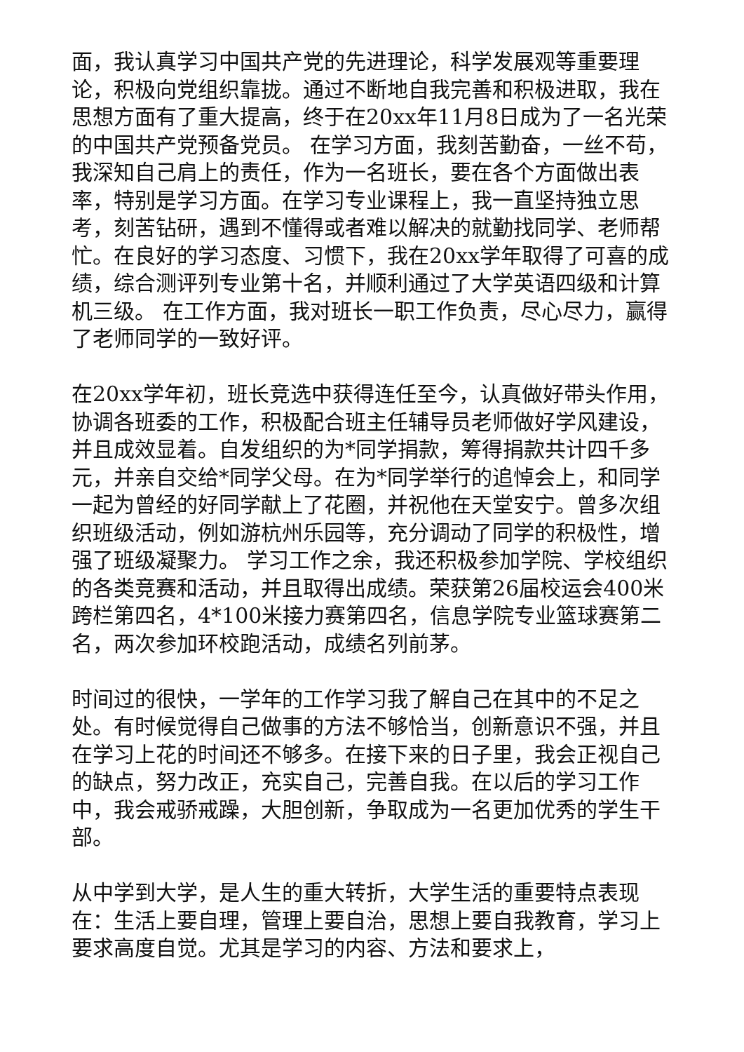面，我认真学习中国共产党的先进理论，科学发展观等重要理论，积极向党组织靠拢。通过不断地自我完善和积极进取，我在思想方面有了重大提高，终于在20xx年11月8日成为了一名光荣的中国共产党预备党员。 在学习方面，我刻苦勤奋，一丝不苟，我深知自己肩上的责任，作为一名班长，要在各个方面做出表率，特别是学习方面。在学习专业课程上，我一直坚持独立思考，刻苦钻研，遇到不懂得或者难以解决的就勤找同学、老师帮忙。在良好的学习态度、习惯下，我在20xx学年取得了可喜的成绩，综合测评列专业第十名，并顺利通过了大学英语四级和计算机三级。 在工作方面，我对班长一职工作负责，尽心尽力，赢得了老师同学的一致好评。
在20xx学年初，班长竞选中获得连任至今，认真做好带头作用，协调各班委的工作，积极配合班主任辅导员老师做好学风建设，并且成效显着。自发组织的为*同学捐款，筹得捐款共计四千多元，并亲自交给*同学父母。在为*同学举行的追悼会上，和同学一起为曾经的好同学献上了花圈，并祝他在天堂安宁。曾多次组织班级活动，例如游杭州乐园等，充分调动了同学的积极性，增强了班级凝聚力。 学习工作之余，我还积极参加学院、学校组织的各类竞赛和活动，并且取得出成绩。荣获第26届校运会400米跨栏第四名，4*100米接力赛第四名，信息学院专业篮球赛第二名，两次参加环校跑活动，成绩名列前茅。
时间过的很快，一学年的工作学习我了解自己在其中的不足之处。有时候觉得自己做事的方法不够恰当，创新意识不强，并且在学习上花的时间还不够多。在接下来的日子里，我会正视自己的缺点，努力改正，充实自己，完善自我。在以后的学习工作中，我会戒骄戒躁，大胆创新，争取成为一名更加优秀的学生干部。
从中学到大学，是人生的重大转折，大学生活的重要特点表现在：生活上要自理，管理上要自治，思想上要自我教育，学习上要求高度自觉。尤其是学习的内容、方法和要求上，